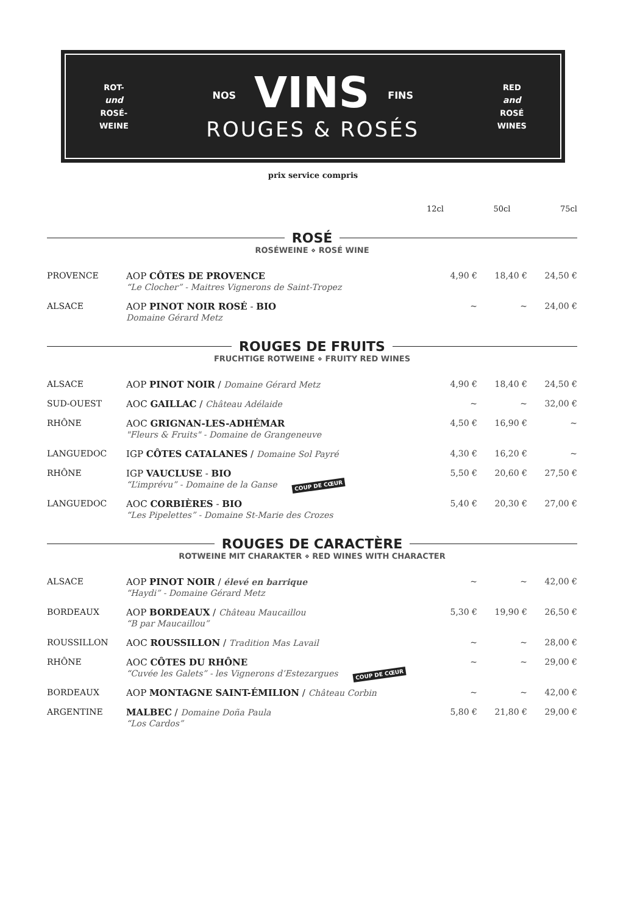ROT-
und
ROSÉ-
WEINE
NOS VINS FINS
ROUGES & ROSÉS
RED
and
ROSÉ
WINES
prix service compris
12cl 50cl 75cl
ROSÉ
ROSÉWEINE ⋄ ROSÉ WINE
| PROVENCE | AOP CÔTES DE PROVENCE “Le Clocher” - Maitres Vignerons de Saint-Tropez | 4,90 € | 18,40 € | 24,50 € |
| ALSACE | AOP PINOT NOIR ROSÉ - BIO Domaine Gérard Metz | ~ | ~ | 24,00 € |
ROUGES DE FRUITS
FRUCHTIGE ROTWEINE ⋄ FRUITY RED WINES
| ALSACE | AOP PINOT NOIR / Domaine Gérard Metz | 4,90 € | 18,40 € | 24,50 € |
| SUD-OUEST | AOC GAILLAC / Château Adélaide | ~ | ~ | 32,00 € |
| RHÔNE | AOC GRIGNAN-LES-ADHÉMAR "Fleurs & Fruits" - Domaine de Grangeneuve | 4,50 € | 16,90 € | ~ |
| LANGUEDOC | IGP CÔTES CATALANES / Domaine Sol Payré | 4,30 € | 16,20 € | ~ |
| RHÔNE | IGP VAUCLUSE - BIO “L’imprévu” - Domaine de la Ganse COUP DE CŒUR | 5,50 € | 20,60 € | 27,50 € |
| LANGUEDOC | AOC CORBIÈRES - BIO “Les Pipelettes” - Domaine St-Marie des Crozes | 5,40 € | 20,30 € | 27,00 € |
ROUGES DE CARACTÈRE
ROTWEINE MIT CHARAKTER ⋄ RED WINES WITH CHARACTER
| ALSACE | AOP PINOT NOIR / élevé en barrique “Haydi” - Domaine Gérard Metz | ~ | ~ | 42,00 € |
| BORDEAUX | AOP BORDEAUX / Château Maucaillou “B par Maucaillou” | 5,30 € | 19,90 € | 26,50 € |
| ROUSSILLON | AOC ROUSSILLON / Tradition Mas Lavail | ~ | ~ | 28,00 € |
| RHÔNE | AOC CÔTES DU RHÔNE “Cuvée les Galets” - les Vignerons d’Estezargues COUP DE CŒUR | ~ | ~ | 29,00 € |
| BORDEAUX | AOP MONTAGNE SAINT-ÉMILION / Château Corbin | ~ | ~ | 42,00 € |
| ARGENTINE | MALBEC / Domaine Doña Paula “Los Cardos” | 5,80 € | 21,80 € | 29,00 € |